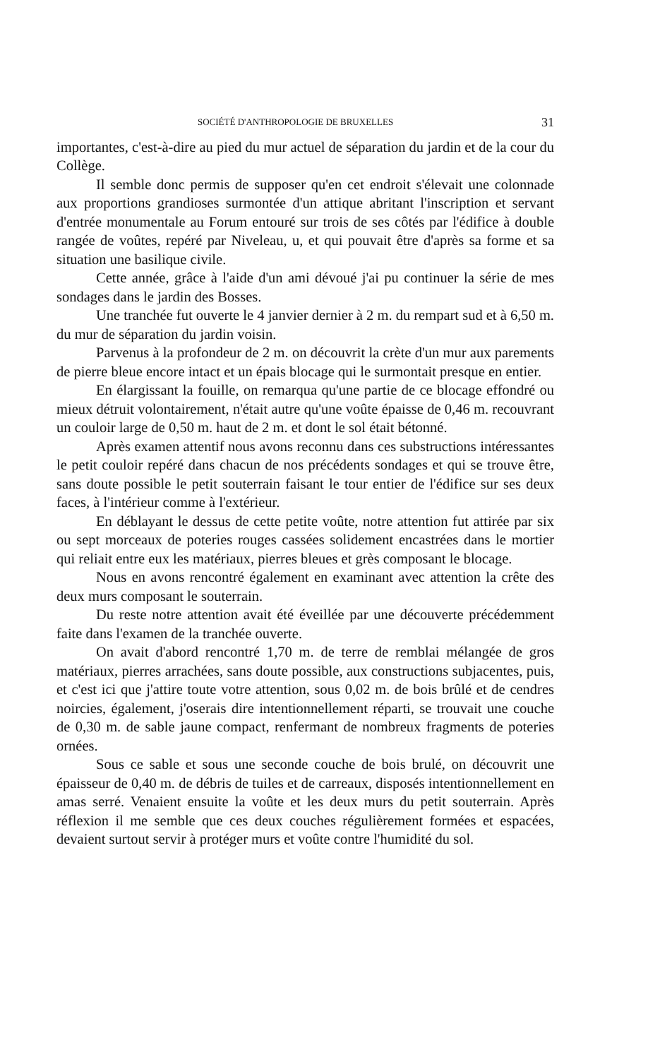SOCIÉTÉ D'ANTHROPOLOGIE DE BRUXELLES 31
importantes, c'est-à-dire au pied du mur actuel de séparation du jardin et de la cour du Collège.
Il semble donc permis de supposer qu'en cet endroit s'élevait une colonnade aux proportions grandioses surmontée d'un attique abritant l'inscription et servant d'entrée monumentale au Forum entouré sur trois de ses côtés par l'édifice à double rangée de voûtes, repéré par Niveleau, u, et qui pouvait être d'après sa forme et sa situation une basilique civile.
Cette année, grâce à l'aide d'un ami dévoué j'ai pu continuer la série de mes sondages dans le jardin des Bosses.
Une tranchée fut ouverte le 4 janvier dernier à 2 m. du rempart sud et à 6,50 m. du mur de séparation du jardin voisin.
Parvenus à la profondeur de 2 m. on découvrit la crète d'un mur aux parements de pierre bleue encore intact et un épais blocage qui le surmontait presque en entier.
En élargissant la fouille, on remarqua qu'une partie de ce blocage effondré ou mieux détruit volontairement, n'était autre qu'une voûte épaisse de 0,46 m. recouvrant un couloir large de 0,50 m. haut de 2 m. et dont le sol était bétonné.
Après examen attentif nous avons reconnu dans ces substructions intéressantes le petit couloir repéré dans chacun de nos précédents sondages et qui se trouve être, sans doute possible le petit souterrain faisant le tour entier de l'édifice sur ses deux faces, à l'intérieur comme à l'extérieur.
En déblayant le dessus de cette petite voûte, notre attention fut attirée par six ou sept morceaux de poteries rouges cassées solidement encastrées dans le mortier qui reliait entre eux les matériaux, pierres bleues et grès composant le blocage.
Nous en avons rencontré également en examinant avec attention la crête des deux murs composant le souterrain.
Du reste notre attention avait été éveillée par une découverte précédemment faite dans l'examen de la tranchée ouverte.
On avait d'abord rencontré 1,70 m. de terre de remblai mélangée de gros matériaux, pierres arrachées, sans doute possible, aux constructions subjacentes, puis, et c'est ici que j'attire toute votre attention, sous 0,02 m. de bois brûlé et de cendres noircies, également, j'oserais dire intentionnellement réparti, se trouvait une couche de 0,30 m. de sable jaune compact, renfermant de nombreux fragments de poteries ornées.
Sous ce sable et sous une seconde couche de bois brulé, on découvrit une épaisseur de 0,40 m. de débris de tuiles et de carreaux, disposés intentionnellement en amas serré. Venaient ensuite la voûte et les deux murs du petit souterrain. Après réflexion il me semble que ces deux couches régulièrement formées et espacées, devaient surtout servir à protéger murs et voûte contre l'humidité du sol.